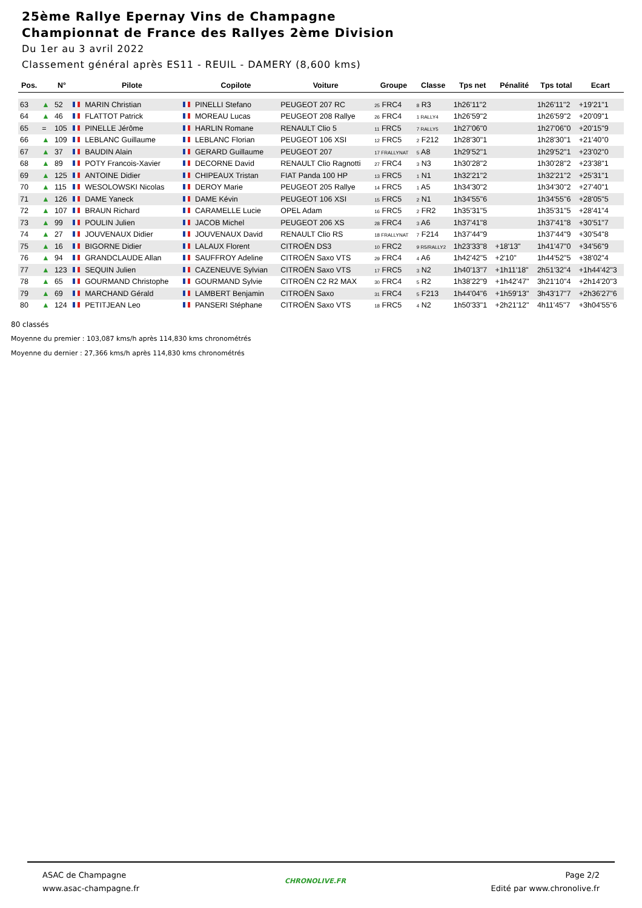25ème Rallye Epernay Vins de Champagne
Championnat de France des Rallyes 2ème Division
Du 1er au 3 avril 2022
Classement général après ES11 - REUIL - DAMERY (8,600 kms)
| Pos. | | N° | | Pilote | | Copilote | Voiture | Groupe | Classe | Tps net | Pénalité | Tps total | Ecart |
| --- | --- | --- | --- | --- | --- | --- | --- | --- | --- | --- | --- | --- | --- |
| 63 | ▲ | 52 | | MARIN Christian | | PINELLI Stefano | PEUGEOT 207 RC | 25 FRC4 | 8 R3 | 1h26'11"2 | | 1h26'11"2 | +19'21"1 |
| 64 | ▲ | 46 | | FLATTOT Patrick | | MOREAU Lucas | PEUGEOT 208 Rallye | 26 FRC4 | 1 RALLY4 | 1h26'59"2 | | 1h26'59"2 | +20'09"1 |
| 65 | = | 105 | | PINELLE Jérôme | | HARLIN Romane | RENAULT Clio 5 | 11 FRC5 | 7 RALLY5 | 1h27'06"0 | | 1h27'06"0 | +20'15"9 |
| 66 | ▲ | 109 | | LEBLANC Guillaume | | LEBLANC Florian | PEUGEOT 106 XSI | 12 FRC5 | 2 F212 | 1h28'30"1 | | 1h28'30"1 | +21'40"0 |
| 67 | ▲ | 37 | | BAUDIN Alain | | GERARD Guillaume | PEUGEOT 207 | 17 FRALLYNAT | 5 A8 | 1h29'52"1 | | 1h29'52"1 | +23'02"0 |
| 68 | ▲ | 89 | | POTY Francois-Xavier | | DECORNE David | RENAULT Clio Ragnotti | 27 FRC4 | 3 N3 | 1h30'28"2 | | 1h30'28"2 | +23'38"1 |
| 69 | ▲ | 125 | | ANTOINE Didier | | CHIPEAUX Tristan | FIAT Panda 100 HP | 13 FRC5 | 1 N1 | 1h32'21"2 | | 1h32'21"2 | +25'31"1 |
| 70 | ▲ | 115 | | WESOLOWSKI Nicolas | | DEROY Marie | PEUGEOT 205 Rallye | 14 FRC5 | 1 A5 | 1h34'30"2 | | 1h34'30"2 | +27'40"1 |
| 71 | ▲ | 126 | | DAME Yaneck | | DAME Kévin | PEUGEOT 106 XSI | 15 FRC5 | 2 N1 | 1h34'55"6 | | 1h34'55"6 | +28'05"5 |
| 72 | ▲ | 107 | | BRAUN Richard | | CARAMELLE Lucie | OPEL Adam | 16 FRC5 | 2 FR2 | 1h35'31"5 | | 1h35'31"5 | +28'41"4 |
| 73 | ▲ | 99 | | POULIN Julien | | JACOB Michel | PEUGEOT 206 XS | 28 FRC4 | 3 A6 | 1h37'41"8 | | 1h37'41"8 | +30'51"7 |
| 74 | ▲ | 27 | | JOUVENAUX Didier | | JOUVENAUX David | RENAULT Clio RS | 18 FRALLYNAT | 7 F214 | 1h37'44"9 | | 1h37'44"9 | +30'54"8 |
| 75 | ▲ | 16 | | BIGORNE Didier | | LALAUX Florent | CITROËN DS3 | 10 FRC2 | 9 R5/RALLY2 | 1h23'33"8 | +18'13" | 1h41'47"0 | +34'56"9 |
| 76 | ▲ | 94 | | GRANDCLAUDE Allan | | SAUFFROY Adeline | CITROËN Saxo VTS | 29 FRC4 | 4 A6 | 1h42'42"5 | +2'10" | 1h44'52"5 | +38'02"4 |
| 77 | ▲ | 123 | | SEQUIN Julien | | CAZENEUVE Sylvian | CITROËN Saxo VTS | 17 FRC5 | 3 N2 | 1h40'13"7 | +1h11'18" | 2h51'32"4 | +1h44'42"3 |
| 78 | ▲ | 65 | | GOURMAND Christophe | | GOURMAND Sylvie | CITROËN C2 R2 MAX | 30 FRC4 | 5 R2 | 1h38'22"9 | +1h42'47" | 3h21'10"4 | +2h14'20"3 |
| 79 | ▲ | 69 | | MARCHAND Gérald | | LAMBERT Benjamin | CITROËN Saxo | 31 FRC4 | 5 F213 | 1h44'04"6 | +1h59'13" | 3h43'17"7 | +2h36'27"6 |
| 80 | ▲ | 124 | | PETITJEAN Leo | | PANSERI Stéphane | CITROËN Saxo VTS | 18 FRC5 | 4 N2 | 1h50'33"1 | +2h21'12" | 4h11'45"7 | +3h04'55"6 |
80 classés
Moyenne du premier : 103,087 kms/h après 114,830 kms chronométrés
Moyenne du dernier : 27,366 kms/h après 114,830 kms chronométrés
ASAC de Champagne
www.asac-champagne.fr
CHRONOLIVE.FR
Page 2/2
Edité par www.chronolive.fr